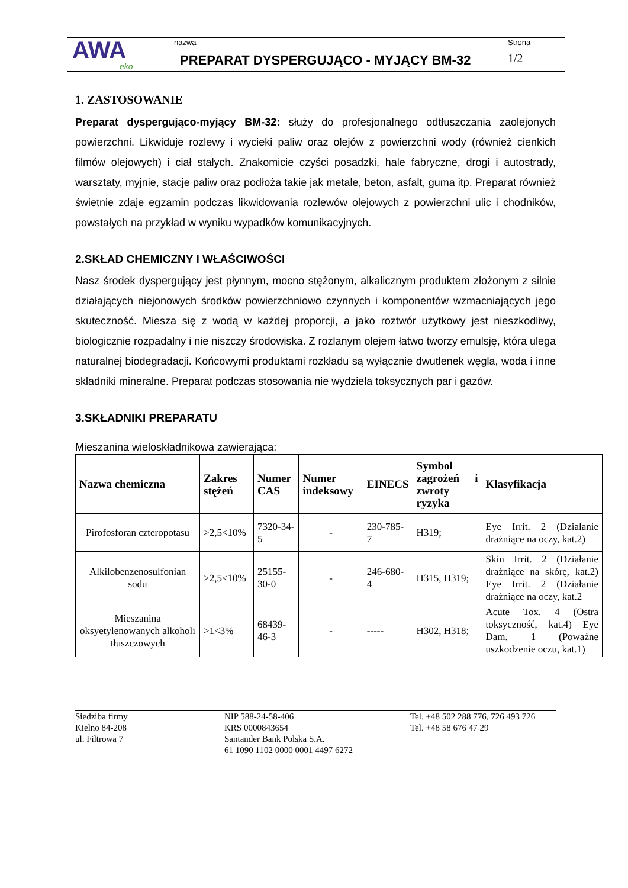| AWA eko | nazwa PREPARAT DYSPERGUJĄCO - MYJĄCY BM-32 | Strona 1/2 |
1. ZASTOSOWANIE
Preparat dyspergująco-myjący BM-32: służy do profesjonalnego odtłuszczania zaolejonych powierzchni. Likwiduje rozlewy i wycieki paliw oraz olejów z powierzchni wody (również cienkich filmów olejowych) i ciał stałych. Znakomicie czyści posadzki, hale fabryczne, drogi i autostrady, warsztaty, myjnie, stacje paliw oraz podłoża takie jak metale, beton, asfalt, guma itp. Preparat również świetnie zdaje egzamin podczas likwidowania rozlewów olejowych z powierzchni ulic i chodników, powstałych na przykład w wyniku wypadków komunikacyjnych.
2.SKŁAD CHEMICZNY I WŁAŚCIWOŚCI
Nasz środek dyspergujący jest płynnym, mocno stężonym, alkalicznym produktem złożonym z silnie działających niejonowych środków powierzchniowo czynnych i komponentów wzmacniających jego skuteczność. Miesza się z wodą w każdej proporcji, a jako roztwór użytkowy jest nieszkodliwy, biologicznie rozpadalny i nie niszczy środowiska. Z rozlanym olejem łatwo tworzy emulsję, która ulega naturalnej biodegradacji. Końcowymi produktami rozkładu są wyłącznie dwutlenek węgla, woda i inne składniki mineralne. Preparat podczas stosowania nie wydziela toksycznych par i gazów.
3.SKŁADNIKI PREPARATU
Mieszanina wieloskładnikowa zawierająca:
| Nazwa chemiczna | Zakres stężeń | Numer CAS | Numer indeksowy | EINECS | Symbol zagrożeń i zwroty ryzyka | Klasyfikacja |
| --- | --- | --- | --- | --- | --- | --- |
| Pirofosforan czteropotasu | >2,5<10% | 7320-34-5 | - | 230-785-7 | H319; | Eye Irrit. 2 (Działanie drażniące na oczy, kat.2) |
| Alkilobenzenosulfonian sodu | >2,5<10% | 25155-30-0 | - | 246-680-4 | H315, H319; | Skin Irrit. 2 (Działanie drażniące na skórę, kat.2) Eye Irrit. 2 (Działanie drażniące na oczy, kat.2 |
| Mieszanina oksyetylenowanych alkoholi tłuszczowych | >1<3% | 68439-46-3 | - | ----- | H302, H318; | Acute Tox. 4 (Ostra toksyczność, kat.4) Eye Dam. 1 (Poważne uszkodzenie oczu, kat.1) |
Siedziba firmy
Kielno 84-208
ul. Filtrowa 7
NIP 588-24-58-406
KRS 0000843654
Santander Bank Polska S.A.
61 1090 1102 0000 0001 4497 6272
Tel. +48 502 288 776, 726 493 726
Tel. +48 58 676 47 29